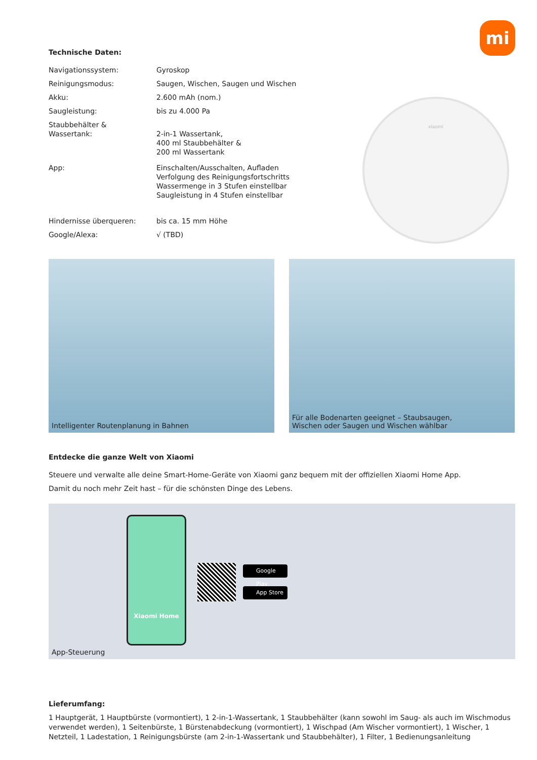mi
Technische Daten:
| Navigationssystem: | Gyroskop |
| Reinigungsmodus: | Saugen, Wischen, Saugen und Wischen |
| Akku: | 2.600 mAh (nom.) |
| Saugleistung: | bis zu 4.000 Pa |
| Staubbehälter & Wassertank: | 2-in-1 Wassertank, 400 ml Staubbehälter & 200 ml Wassertank |
| App: | Einschalten/Ausschalten, Aufladen Verfolgung des Reinigungsfortschritts Wassermenge in 3 Stufen einstellbar Saugleistung in 4 Stufen einstellbar |
| Hindernisse überqueren: | bis ca. 15 mm Höhe |
| Google/Alexa: | √ (TBD) |
xiaomi
Intelligenter Routenplanung in Bahnen Für alle Bodenarten geeignet – Staubsaugen,
Wischen oder Saugen und Wischen wählbar
Entdecke die ganze Welt von Xiaomi
Steuere und verwalte alle deine Smart-Home-Geräte von Xiaomi ganz bequem mit der offiziellen Xiaomi Home App.
Damit du noch mehr Zeit hast – für die schönsten Dinge des Lebens.
Xiaomi Home
Google Play
App Store
App-Steuerung
Lieferumfang:
1 Hauptgerät, 1 Hauptbürste (vormontiert), 1 2-in-1-Wassertank, 1 Staubbehälter (kann sowohl im Saug- als auch im Wischmodus verwendet werden), 1 Seitenbürste, 1 Bürstenabdeckung (vormontiert), 1 Wischpad (Am Wischer vormontiert), 1 Wischer, 1 Netzteil, 1 Ladestation, 1 Reinigungsbürste (am 2-in-1-Wassertank und Staubbehälter), 1 Filter, 1 Bedienungsanleitung